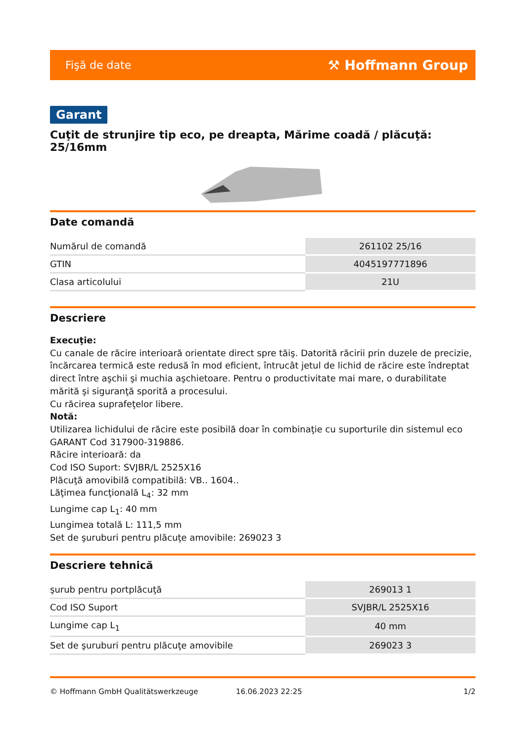Fişă de date ⚒ Hoffmann Group
Garant
Cuţit de strunjire tip eco, pe dreapta, Mărime coadă / plăcuţă: 25/16mm
Date comandă
| Numărul de comandă | 261102 25/16 |
| GTIN | 4045197771896 |
| Clasa articolului | 21U |
Descriere
Execuţie:
Cu canale de răcire interioară orientate direct spre tăiş. Datorită răcirii prin duzele de precizie, încărcarea termică este redusă în mod eficient, întrucât jetul de lichid de răcire este îndreptat direct între aşchii şi muchia aşchietoare. Pentru o productivitate mai mare, o durabilitate mărită şi siguranţă sporită a procesului.
Cu răcirea suprafeţelor libere.
Notă:
Utilizarea lichidului de răcire este posibilă doar în combinaţie cu suporturile din sistemul eco GARANT Cod 317900-319886.
Răcire interioară: da
Cod ISO Suport: SVJBR/L 2525X16
Plăcuţă amovibilă compatibilă: VB.. 1604..
Lăţimea funcţională L<sub>4</sub>: 32 mm
Lungime cap L<sub>1</sub>: 40 mm
Lungimea totală L: 111,5 mm
Set de şuruburi pentru plăcuţe amovibile: 269023 3
Descriere tehnică
| şurub pentru portplăcuţă | 269013 1 |
| Cod ISO Suport | SVJBR/L 2525X16 |
| Lungime cap L<sub>1</sub> | 40 mm |
| Set de şuruburi pentru plăcuţe amovibile | 269023 3 |
© Hoffmann GmbH Qualitätswerkzeuge 16.06.2023 22:25 1/2